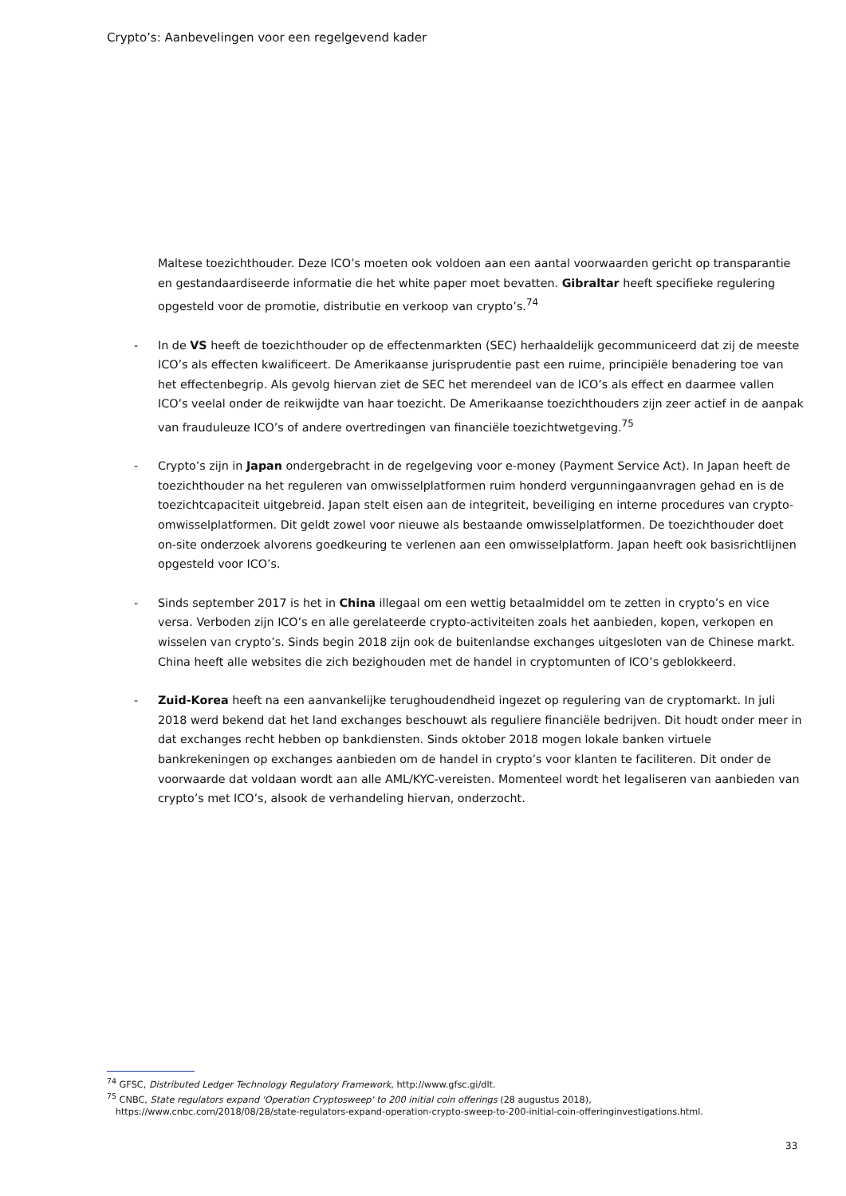Crypto’s: Aanbevelingen voor een regelgevend kader
Maltese toezichthouder. Deze ICO’s moeten ook voldoen aan een aantal voorwaarden gericht op transparantie en gestandaardiseerde informatie die het white paper moet bevatten. Gibraltar heeft specifieke regulering opgesteld voor de promotie, distributie en verkoop van crypto’s.<sup>74</sup>
- In de VS heeft de toezichthouder op de effectenmarkten (SEC) herhaaldelijk gecommuniceerd dat zij de meeste ICO’s als effecten kwalificeert. De Amerikaanse jurisprudentie past een ruime, principiële benadering toe van het effectenbegrip. Als gevolg hiervan ziet de SEC het merendeel van de ICO’s als effect en daarmee vallen ICO’s veelal onder de reikwijdte van haar toezicht. De Amerikaanse toezichthouders zijn zeer actief in de aanpak van frauduleuze ICO’s of andere overtredingen van financiële toezichtwetgeving.<sup>75</sup>
- Crypto’s zijn in Japan ondergebracht in de regelgeving voor e-money (Payment Service Act). In Japan heeft de toezichthouder na het reguleren van omwisselplatformen ruim honderd vergunningaanvragen gehad en is de toezichtcapaciteit uitgebreid. Japan stelt eisen aan de integriteit, beveiliging en interne procedures van crypto-omwisselplatformen. Dit geldt zowel voor nieuwe als bestaande omwisselplatformen. De toezichthouder doet on-site onderzoek alvorens goedkeuring te verlenen aan een omwisselplatform. Japan heeft ook basisrichtlijnen opgesteld voor ICO’s.
- Sinds september 2017 is het in China illegaal om een wettig betaalmiddel om te zetten in crypto’s en vice versa. Verboden zijn ICO’s en alle gerelateerde crypto-activiteiten zoals het aanbieden, kopen, verkopen en wisselen van crypto’s. Sinds begin 2018 zijn ook de buitenlandse exchanges uitgesloten van de Chinese markt. China heeft alle websites die zich bezighouden met de handel in cryptomunten of ICO’s geblokkeerd.
- Zuid-Korea heeft na een aanvankelijke terughoudendheid ingezet op regulering van de cryptomarkt. In juli 2018 werd bekend dat het land exchanges beschouwt als reguliere financiële bedrijven. Dit houdt onder meer in dat exchanges recht hebben op bankdiensten. Sinds oktober 2018 mogen lokale banken virtuele bankrekeningen op exchanges aanbieden om de handel in crypto’s voor klanten te faciliteren. Dit onder de voorwaarde dat voldaan wordt aan alle AML/KYC-vereisten. Momenteel wordt het legaliseren van aanbieden van crypto’s met ICO’s, alsook de verhandeling hiervan, onderzocht.
<sup>74</sup> GFSC, Distributed Ledger Technology Regulatory Framework, http://www.gfsc.gi/dlt.
<sup>75</sup> CNBC, State regulators expand 'Operation Cryptosweep' to 200 initial coin offerings (28 augustus 2018),
https://www.cnbc.com/2018/08/28/state-regulators-expand-operation-crypto-sweep-to-200-initial-coin-offeringinvestigations.html.
33